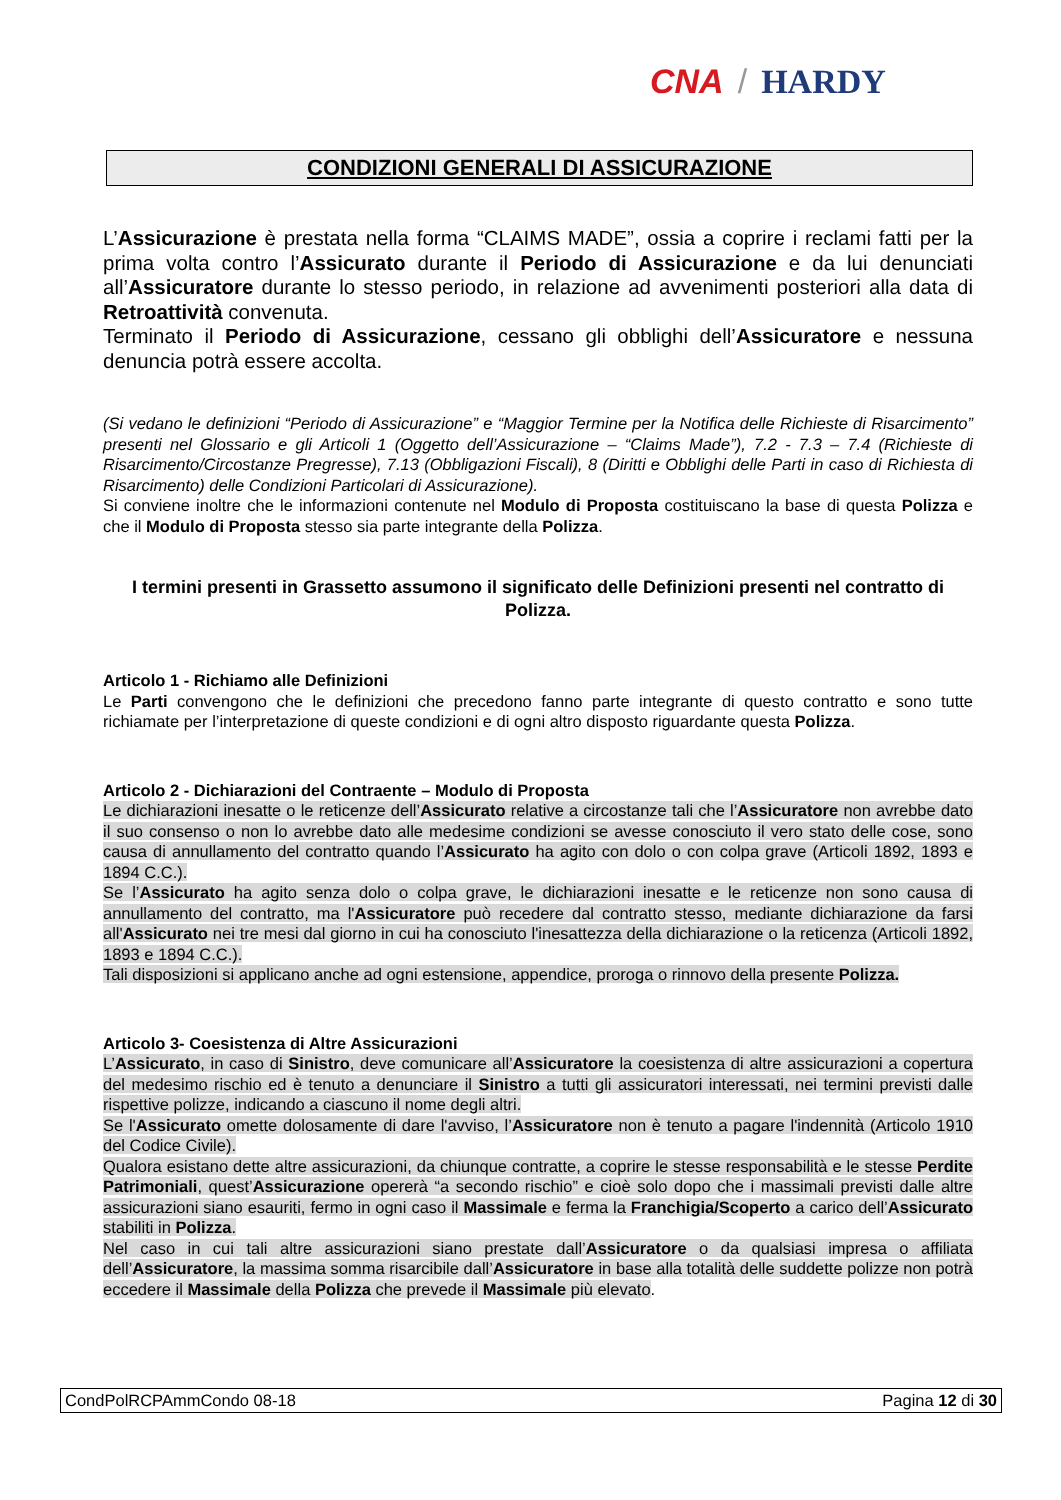CNA / HARDY
CONDIZIONI GENERALI DI ASSICURAZIONE
L’Assicurazione è prestata nella forma “CLAIMS MADE”, ossia a coprire i reclami fatti per la prima volta contro l’Assicurato durante il Periodo di Assicurazione e da lui denunciati all’Assicuratore durante lo stesso periodo, in relazione ad avvenimenti posteriori alla data di Retroattività convenuta.
Terminato il Periodo di Assicurazione, cessano gli obblighi dell’Assicuratore e nessuna denuncia potrà essere accolta.
(Si vedano le definizioni “Periodo di Assicurazione” e “Maggior Termine per la Notifica delle Richieste di Risarcimento” presenti nel Glossario e gli Articoli 1 (Oggetto dell’Assicurazione – “Claims Made”), 7.2 - 7.3 – 7.4 (Richieste di Risarcimento/Circostanze Pregresse), 7.13 (Obbligazioni Fiscali), 8 (Diritti e Obblighi delle Parti in caso di Richiesta di Risarcimento) delle Condizioni Particolari di Assicurazione).
Si conviene inoltre che le informazioni contenute nel Modulo di Proposta costituiscano la base di questa Polizza e che il Modulo di Proposta stesso sia parte integrante della Polizza.
I termini presenti in Grassetto assumono il significato delle Definizioni presenti nel contratto di Polizza.
Articolo 1 - Richiamo alle Definizioni
Le Parti convengono che le definizioni che precedono fanno parte integrante di questo contratto e sono tutte richiamate per l’interpretazione di queste condizioni e di ogni altro disposto riguardante questa Polizza.
Articolo 2 - Dichiarazioni del Contraente – Modulo di Proposta
Le dichiarazioni inesatte o le reticenze dell’Assicurato relative a circostanze tali che l’Assicuratore non avrebbe dato il suo consenso o non lo avrebbe dato alle medesime condizioni se avesse conosciuto il vero stato delle cose, sono causa di annullamento del contratto quando l’Assicurato ha agito con dolo o con colpa grave (Articoli 1892, 1893 e 1894 C.C.).
Se l’Assicurato ha agito senza dolo o colpa grave, le dichiarazioni inesatte e le reticenze non sono causa di annullamento del contratto, ma l'Assicuratore può recedere dal contratto stesso, mediante dichiarazione da farsi all'Assicurato nei tre mesi dal giorno in cui ha conosciuto l'inesattezza della dichiarazione o la reticenza (Articoli 1892, 1893 e 1894 C.C.).
Tali disposizioni si applicano anche ad ogni estensione, appendice, proroga o rinnovo della presente Polizza.
Articolo 3- Coesistenza di Altre Assicurazioni
L’Assicurato, in caso di Sinistro, deve comunicare all’Assicuratore la coesistenza di altre assicurazioni a copertura del medesimo rischio ed è tenuto a denunciare il Sinistro a tutti gli assicuratori interessati, nei termini previsti dalle rispettive polizze, indicando a ciascuno il nome degli altri.
Se l'Assicurato omette dolosamente di dare l'avviso, l’Assicuratore non è tenuto a pagare l'indennità (Articolo 1910 del Codice Civile).
Qualora esistano dette altre assicurazioni, da chiunque contratte, a coprire le stesse responsabilità e le stesse Perdite Patrimoniali, quest’Assicurazione opererà “a secondo rischio” e cioè solo dopo che i massimali previsti dalle altre assicurazioni siano esauriti, fermo in ogni caso il Massimale e ferma la Franchigia/Scoperto a carico dell’Assicurato stabiliti in Polizza.
Nel caso in cui tali altre assicurazioni siano prestate dall’Assicuratore o da qualsiasi impresa o affiliata dell’Assicuratore, la massima somma risarcibile dall’Assicuratore in base alla totalità delle suddette polizze non potrà eccedere il Massimale della Polizza che prevede il Massimale più elevato.
CondPolRCPAmmCondo 08-18 Pagina 12 di 30